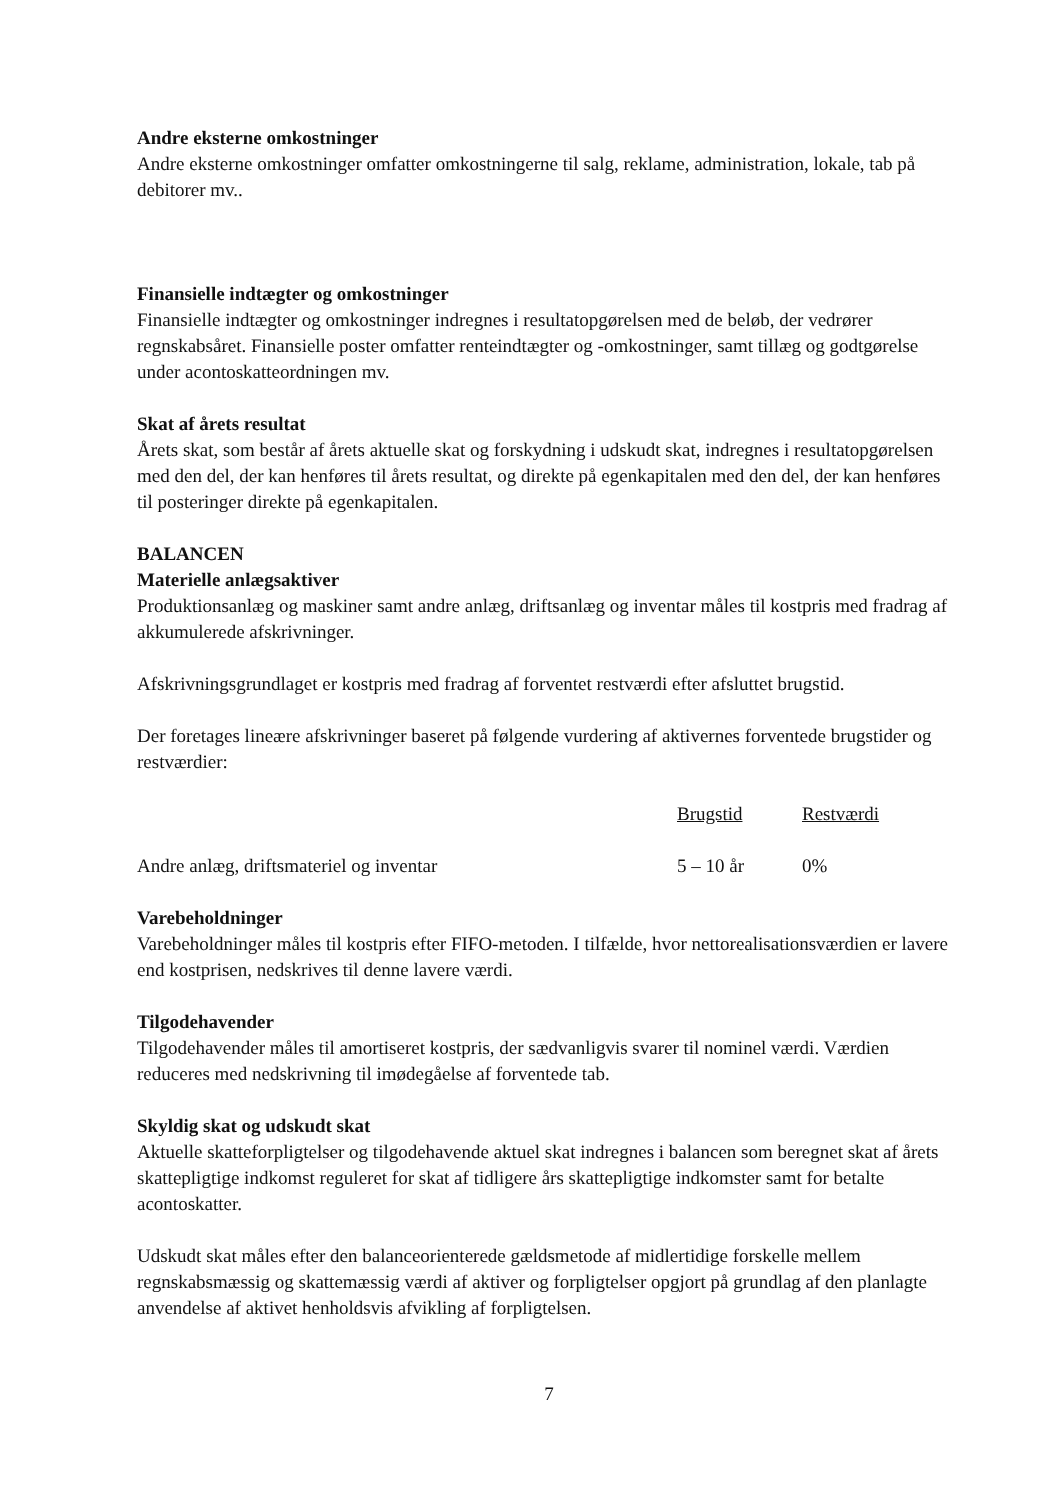Andre eksterne omkostninger
Andre eksterne omkostninger omfatter omkostningerne til salg, reklame, administration, lokale, tab på debitorer mv..
Finansielle indtægter og omkostninger
Finansielle indtægter og omkostninger indregnes i resultatopgørelsen med de beløb, der vedrører regnskabsåret. Finansielle poster omfatter renteindtægter og -omkostninger, samt tillæg og godtgørelse under acontoskatteordningen mv.
Skat af årets resultat
Årets skat, som består af årets aktuelle skat og forskydning i udskudt skat, indregnes i resultatopgørelsen med den del, der kan henføres til årets resultat, og direkte på egenkapitalen med den del, der kan henføres til posteringer direkte på egenkapitalen.
BALANCEN
Materielle anlægsaktiver
Produktionsanlæg og maskiner samt andre anlæg, driftsanlæg og inventar måles til kostpris med fradrag af akkumulerede afskrivninger.
Afskrivningsgrundlaget er kostpris med fradrag af forventet restværdi efter afsluttet brugstid.
Der foretages lineære afskrivninger baseret på følgende vurdering af aktivernes forventede brugstider og restværdier:
| | Brugstid | Restværdi |
| --- | --- | --- |
| Andre anlæg, driftsmateriel og inventar | 5 – 10 år | 0% |
Varebeholdninger
Varebeholdninger måles til kostpris efter FIFO-metoden. I tilfælde, hvor nettorealisationsværdien er lavere end kostprisen, nedskrives til denne lavere værdi.
Tilgodehavender
Tilgodehavender måles til amortiseret kostpris, der sædvanligvis svarer til nominel værdi. Værdien reduceres med nedskrivning til imødegåelse af forventede tab.
Skyldig skat og udskudt skat
Aktuelle skatteforpligtelser og tilgodehavende aktuel skat indregnes i balancen som beregnet skat af årets skattepligtige indkomst reguleret for skat af tidligere års skattepligtige indkomster samt for betalte acontoskatter.
Udskudt skat måles efter den balanceorienterede gældsmetode af midlertidige forskelle mellem regnskabsmæssig og skattemæssig værdi af aktiver og forpligtelser opgjort på grundlag af den planlagte anvendelse af aktivet henholdsvis afvikling af forpligtelsen.
7